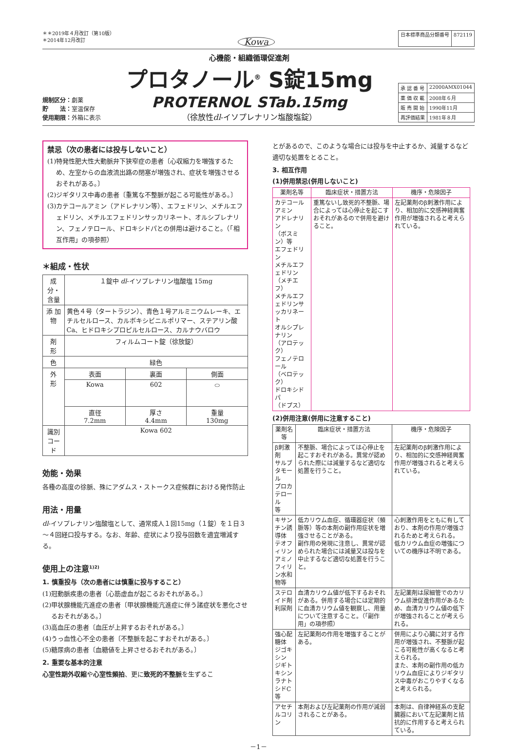＊＊2019年４月改訂（第10版）
＊2014年12月改訂
Kowa
| 日本標準商品分類番号 | 872119 |
規制区分：劇薬
貯　　法：室温保存
使用期限：外箱に表示
心機能・組織循環促進剤
プロタノール<sup>®</sup> S錠15mg
PROTERNOL STab.15mg
（徐放性dl-イソプレナリン塩酸塩錠）
| 承 認 番 号 | 22000AMX01044 |
| 薬 価 収 載 | 2008年６月 |
| 販 売 開 始 | 1990年11月 |
| 再評価結果 | 1981年８月 |
禁忌（次の患者には投与しないこと）
(1)特発性肥大性大動脈弁下狭窄症の患者〔心収縮力を増強するため、左室からの血液流出路の閉塞が増強され、症状を増強させるおそれがある。〕
(2)ジギタリス中毒の患者〔重篤な不整脈が起こる可能性がある。〕
(3)カテコールアミン（アドレナリン等）、エフェドリン、メチルエフェドリン、メチルエフェドリンサッカリネート、オルシプレナリン、フェノテロール、ドロキシドパとの併用は避けること。（「相互作用」の項参照）
＊組成・性状
| 成分・含量 | １錠中 dl -イソプレナリン塩酸塩 15mg | | |
| 添 加 物 | 黄色４号（タートラジン）、青色１号アルミニウムレーキ、エチルセルロース、カルボキシビニルポリマー、ステアリン酸Ca、ヒドロキシプロピルセルロース、カルナウバロウ | | |
| 剤 形 | フィルムコート錠（徐放錠） | | |
| 色 | 緑色 | | |
| 外 形 | 表面 | 裏面 | 側面 |
| | Kowa | 602 | ⬭ |
| | 直径 7.2mm | 厚さ 4.4mm | 重量 130mg |
| 識別コード | Kowa 602 | | |
効能・効果
各種の高度の徐脈、殊にアダムス・ストークス症候群における発作防止
用法・用量
dl-イソプレナリン塩酸塩として、通常成人１回15mg（１錠）を１日３～４回経口投与する。なお、年齢、症状により投与回数を適宜増減する。
使用上の注意<sup>1)2)</sup>
1. 慎重投与（次の患者には慎重に投与すること）
(1)冠動脈疾患の患者〔心筋虚血が起こるおそれがある。〕
(2)甲状腺機能亢進症の患者〔甲状腺機能亢進症に伴う諸症状を悪化させるおそれがある。〕
(3)高血圧の患者〔血圧が上昇するおそれがある。〕
(4)うっ血性心不全の患者〔不整脈を起こすおそれがある。〕
(5)糖尿病の患者〔血糖値を上昇させるおそれがある。〕
2. 重要な基本的注意
心室性期外収縮や心室性頻拍、更に致死的不整脈を生ずるこ
とがあるので、このような場合には投与を中止するか、減量するなど適切な処置をとること。
3. 相互作用
(1)併用禁忌(併用しないこと)
| 薬剤名等 | 臨床症状・措置方法 | 機序・危険因子 |
| --- | --- | --- |
| カテコールアミン アドレナリン （ボスミン）等 エフェドリン メチルエフェドリン （メチエフ） メチルエフェドリンサッカリネート オルシプレナリン （アロテック） フェノテロール （ベロテック） ドロキシドパ （ドプス） | 重篤ないし致死的不整脈、場合によっては心停止を起こすおそれがあるので併用を避けること。 | 左記薬剤のβ刺激作用により、相加的に交感神経興奮作用が増強されると考えられている。 |
(2)併用注意(併用に注意すること)
| 薬剤名等 | 臨床症状・措置方法 | 機序・危険因子 |
| --- | --- | --- |
| β刺激剤 サルブタモール プロカテロール 等 | 不整脈、場合によっては心停止を起こすおそれがある。異常が認められた際には減量するなど適切な処置を行うこと。 | 左記薬剤のβ刺激作用により、相加的に交感神経興奮作用が増強されると考えられている。 |
| キサンチン誘導体 テオフィリン アミノフィリン水和物等 | 低カリウム血症、循環器症状（頻脈等）等の本剤の副作用症状を増強させることがある。 副作用の発現に注意し、異常が認められた場合には減量又は投与を中止するなど適切な処置を行うこと。 | 心刺激作用をともに有しており、本剤の作用が増強されるためと考えられる。 低カリウム血症の増強についての機序は不明である。 |
| ステロイド剤 利尿剤 | 血清カリウム値が低下するおそれがある。併用する場合には定期的に血清カリウム値を観察し、用量について注意すること。（「副作用」の項参照） | 左記薬剤は尿細管でのカリウム排泄促進作用があるため、血清カリウム値の低下が増強されることが考えられる。 |
| 強心配糖体 ジゴキシン ジギトキシン ラナトシドC等 | 左記薬剤の作用を増強することがある。 | 併用により心臓に対する作用が増強され、不整脈が起こる可能性が高くなると考えられる。 また、本剤の副作用の低カリウム血症によりジギタリス中毒がおこりやすくなると考えられる。 |
| アセチルコリン | 本剤および左記薬剤の作用が減弱されることがある。 | 本剤は、自律神経系の支配臓器において左記薬剤と拮抗的に作用すると考えられている。 |
－1－